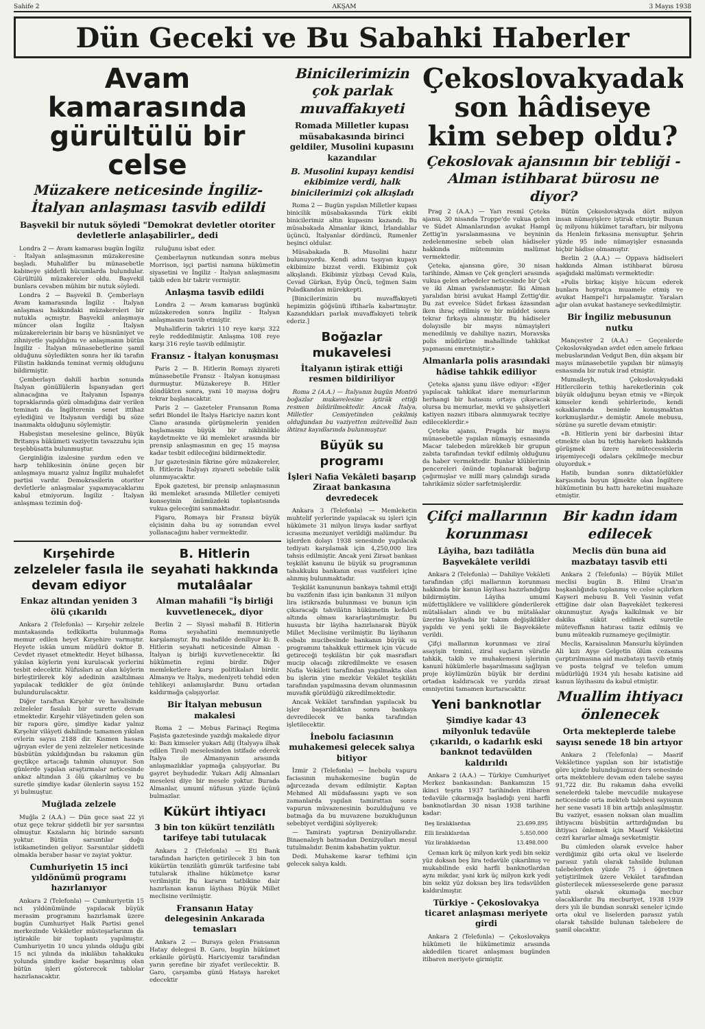Sahife 2 AKŞAM 3 Mayıs 1938
Dün Geceki ve Bu Sabahki Haberler
Avam kamarasında gürültülü bir celse
Müzakere neticesinde İngiliz-İtalyan anlaşması tasvib edildi
Başvekil bir nutuk söyledi "Demokrat devletler otoriter devletlerle anlaşabilirler„ dedi
Londra 2 — Avam kamarası bugün İngiliz - İtalyan anlaşmasının müzakeresine başladı. Muhalifler bu münasebetle kabineye şiddetli hücumlarda bulundular. Gürültülü müzakereler oldu. Başvekil bunlara cevaben mühim bir nutuk söyledi.
Londra 2 — Başvekil B. Çemberlayn Avam kamarasında İngiliz - İtalyan anlaşması hakkındaki müzakereleri bir nutukla açmıştır. Başvekil anlaşmaya müncer olan İngiliz - İtalyan müzakerelerinin bir barış ve hüsnüniyet ve zihniyetle yapıldığını ve anlaşmanın bütün İngiliz - İtalyan münasebetlerine şamil olduğunu söyledikten sonra her iki tarafın Filistin hakkında teminat vermiş olduğunu bildirmiştir.
Çemberlayn dahilî harbin sonunda İtalyan gönüllülerin İspanyadan geri alınacağına ve İtalyanın İspanya topraklarında gözü olmadığına dair verilen teminatı da İngilterenin senet ittihaz eylediğini ve İtalyanın verdiği bu söze inanmakta olduğunu söylemiştir.
Habeşistan meselesine gelince, Büyük Britanya hükûmeti vaziyetin tavazzuhu için teşebbüsatta bulunmuştur.
Gerginliğin izalesine yardım eden ve harp tehlikesinin önüne geçen bir anlaşmaya muarız yalnız İngiliz muhalefet partisi vardır. Demokrasilerin otoriter devletlerle anlaşmalar yapamıyacaklarını kabul etmiyorum. İngiliz - İtalyan anlaşması tezimin doğ-
ruluğunu isbat eder.
Çemberlaynın nutkundan sonra mebus Morrison, işçi partisi namına hükûmetin siyasetini ve İngiliz - İtalyan anlaşmasını takib eden bir takrir vermiştir.
Anlaşma tasvib edildi
Londra 2 — Avam kamarası bugünkü müzakereden sonra İngiliz - İtalyan anlaşmasını tasvib etmiştir.
Muhaliflerin takriri 110 reye karşı 322 reyle reddedilmiştir. Anlaşma 108 reye karşı 316 reyle tasvib edilmiştir.
Fransız - İtalyan konuşması
Paris 2 — B. Hitlerin Romayı ziyareti münasebetile Fransız - İtalyan konuşması durmuştur. Müzakereye B. Hitler döndükten sonra, yani 10 mayısa doğru tekrar başlanacaktır.
Paris 2 — Gazeteler Fransanın Roma sefiri Blondel ile İtalya Hariciye nazırı kont Ciano arasında görüşmelerin yeniden başlamasını büyük bir nikbinlikle kaydetmekte ve iki memleket arasında bir prensip anlaşmasının en geç 15 mayısa kadar tesbit edileceğini bildirmektedir.
Jur gazetesinin fikrine göre müzakereler, B. Hitlerin İtalyayı ziyareti sebebile talik olunmıyacaktır.
Epok gazetesi, bir prensip anlaşmasının iki memleket arasında Milletler cemiyeti konseyinin önümüzdeki toplantısında vukua geleceğini sanmaktadır.
Figaro, Romaya bir Fransız büyük elçisinin daha bu ay sonundan evvel yollanacağını haber vermektedir.
Kırşehirde zelzeleler fasıla ile devam ediyor
Enkaz altından yeniden 3 ölü çıkarıldı
Ankara 2 (Telefonla) — Kırşehir zelzele mıntakasında tedkikatta bulunmağa memur edilen heyet Kırşehire varmıştır. Heyete iskân umum müdürü doktor B. Cevdet riyaset etmektedir. Heyet bilhassa, yıkılan köylerin yeni kurulacak yerlerini tesbit edecektir. Nüfusları az olan köylerin birleştirilerek köy adedinin azaltılması yapılacak tedkikler de göz önünde bulundurulacaktır.
Diğer taraftan Kırşehir ve havalisinde zelzeleler fasılalı bir surette devam etmektedir. Kırşehir vilâyetinden gelen son bir rapora göre, şimdiye kadar yalnız Kırşehir vilâyeti dahilinde tamamen yıkılan evlerin sayısı 2188 dir. Kısmen hasara uğrıyan evler de yeni zelzeleler neticesinde büsbütün yıkıldığından bu rakamın gün geçtikçe artacağı tahmin olunuyor. Son günlerde yapılan araştırmalar neticesinde ankaz altından 3 ölü çıkarılmış ve bu suretle şimdiye kadar ölenlerin sayısı 152 yi bulmuştur.
Muğlada zelzele
Muğla 2 (A.A.) — Dün gece saat 22 yi otuz geçe tekrar şiddetli bir yer sarsıntısı olmuştur. Kazaların hiç birinde sarsıntı yoktur. Bütün sarsıntılar doğu istikametinden geliyor. Sarsıntılar şiddetli olmakla beraber hasar ve zayiat yoktur.
Cumhuriyetin 15 inci yıldönümü programı hazırlanıyor
Ankara 2 (Telefonla) — Cumhuriyetin 15 nci yıldönümünde yapılacak büyük merasim programını hazırlamak üzere bugün Cumhuriyet Halk Partisi genel merkezinde Vekâletler müsteşarlarının da iştirakile bir toplantı yapılmıştır. Cumhuriyetin 10 uncu yılında olduğu gibi 15 nci yılında da inkılâbın tahakkuku yolunda şimdiye kadar başarılmış olan bütün işleri gösterecek tablolar hazırlanacaktır.
B. Hitlerin seyahati hakkında mutalâalar
Alman mahafili "İş birliği kuvvetlenecek„ diyor
Berlin 2 — Siyasî mahafil B. Hitlerin Roma seyahatini memnuniyetle karşılamıştır. Bu mahafilde deniliyor ki: B. Hitlerin seyahati neticesinde Alman - İtalyan iş birliği kuvvetlenecektir. İki hükûmetin rejimi birdir. Diğer memleketlere karşı politikaları birdir. Almanya ve İtalya, medeniyeti tehdid eden tehlikeyi anlamışlardır. Bunu ortadan kaldırmağa çalışıyorlar.
Bir İtalyan mebusun makalesi
Roma 2 — Mebus Farinaçi Regima Faşista gazetesinde yazdığı makalede diyor ki: Bazı kimseler yukarı Adij (İtalyaya ilhak edilen Tirol) meselesinden istifade ederek İtalya ile Almanyanın arasında anlaşmazlıklar yapmağa çalışıyorlar. Bu gayret beyhudedir. Yukarı Adij Almanları meselesi diye bir mesele yoktur. Burada Almanlar, umumî nüfusun yüzde üçünü bulmazlar.
Kükürt ihtiyacı
3 bin ton kükürt tenzilâtlı tarifeye tabi tutulacak
Ankara 2 (Telefonla) — Eti Bank tarafından hariçten getirilecek 3 bin ton kükürtün tenzilâtlı gümrük tarifesine tabi tutularak ithaline hükûmetçe karar verilmiştir. Bu kararın tatbikine dair hazırlanan kanun lâyihası Büyük Millet meclisine verilmiştir.
Fransanın Hatay delegesinin Ankarada temasları
Ankara 2 — Buraya gelen Fransanın Hatay delegesi B. Garo, bugün hükûmet erkânile görüştü. Hariciyemiz tarafından yarın şerefine bir ziyafet verilecektir. B. Garo, çarşamba günü Hatayа hareket edecektir
Binicilerimizin çok parlak muvaffakıyeti
Romada Milletler kupası müsabakasında birinci geldiler, Musolini kupasını kazandılar
B. Musolini kupayı kendisi ekibimize verdi, halk binicilerimizi çok alkışladı
Roma 2 — Bugün yapılan Milletler kupası binicilik müsabakasında Türk ekibi binicilerimiz altın kupasını kazandı. Bu müsabakada Almanlar ikinci, İrlandalılar üçüncü, İtalyanlar dördüncü, Rumenler beşinci oldular.
Müsabakada B. Musolini hazır bulunuyordu. Kendi adını taşıyan kupayı ekibimize bizzat verdi. Ekibimiz çok alkışlandı. Ekibimiz yüzbaşı Cevad Kula, Cevad Gürkan, Eyüp Öncü, teğmen Saim Poladkandan mürekkepti.
[Binicilerimizin bu muvaffakıyeti hepimizin göğsünü iftiharla kabartmıştır. Kazandıkları parlak muvaffakıyeti tebrik ederiz.]
Boğazlar mukavelesi
İtalyanın iştirak ettiği resmen bildiriliyor
Roma 2 (A.A.) — İtalyanın bugün Montrö boğazlar mukavelesine iştirâk ettiği resmen bildirilmektedir. Ancak İtalya, Milletler Cemiyetinden çekilmiş olduğundan bu vaziyetten mütevellid bazı ihtiraz kayıdlarında bulunmuştur.
Büyük su programı
İşleri Nafia Vekâleti başarıp Ziraat bankasına devredecek
Ankara 3 (Telefonla) — Memleketin muhtelif yerlerinde yapılacak su işleri için hükûmete 31 milyon liraya kadar sarfiyat icrasına mezuniyet verildiği malûmdur. Bu işlerden dolayı 1938 senesinde yapılacak tediyatı karşılamak için 4,250,000 lira tahsis edilmiştir. Ancak yeni Ziraat bankası teşkilât kanunu ile büyük su programının tahakkuku bankanın esas vazifeleri içine alınmış bulunmaktadır.
Teşkilât kanununun bankaya tahmil ettiği bu vazifenin ifası için bankanın 31 milyon lira istikrazda bulunması ve bunun için çıkaracağı tahvilâtın hükûmetin kefaleti altında olması kararlaştırılmıştır. Bu hususta bir lâyiha hazırlanarak Büyük Millet Meclisine verilmiştir. Bu lâyihanın esbabı mucibesinde bankanın büyük su programını tahakkuk ettirmek için vücude getireceği teşkilâtın bir çok masrafları mucip olacağı zikredilmekte ve esasen Nafia Vekâleti tarafından yapılmakta olan bu işlerin yine mezkûr Vekâlet teşkilâtı tarafından yapılmasına devam olunmasının muvafık görüldüğü zikredilmektedir.
Ancak Vekâlet tarafından yapılacak bu işler başarıldıktan sonra bankaya devredilecek ve banka tarafından işletilecektir.
İnebolu faciasının muhakemesi gelecek salıya bitiyor
İzmir 2 (Telefonla) — İnebolu vapuru faciasının muhakemesine bugün de ağırcezada devam edilmiştir. Kaptan Mehmed Ali müdafaasını yaptı ve son zamanlarda yapılan tamirattan sonra vapurun müvazenesinin bozulduğunu ve batmağa da bu muvazene bozukluğunun sebebiyet verdiğini söyliyerek:
— Tamiratı yaptıran Denizyollarıdır. Binaenaleyh batmadan Denizyolları mesul tutulmalıdır. Benim kabahatim yoktur.
Dedi. Muhakeme karar tefhimi için gelecek salıya kaldı.
Çekoslovakyadaki son hâdiseye kim sebep oldu?
Çekoslovak ajansının bir tebliği - Alman istihbarat bürosu ne diyor?
Prag 2 (A.A.) — Yarı resmî Çeteka ajansı, 30 nisanda Troppe'de vukua gelen ve Südet Almanlarından avukat Hampl Zettig'in yaralanmasına ve beyninin zedelenmesine sebeb olan hâdiseler hakkında mütemmim malûmat vermektedir.
Çeteka, ajansına göre, 30 nisan tarihinde, Alman ve Çek gençleri arasında vukua gelen arbedeler neticesinde bir Çek ve iki Alman yaralanmıştır. İki Alman yaralıdan birisi avukat Hampl Zettig'dir. Bu zat evvelce Südet fırkası âzasından iken ihraç edilmiş ve bir müddet sonra tekrar fırkaya alınmıştır. Bu hâdiseler dolayısile bir mayıs nümayişleri menedilmiş ve dahiliye nazırı, Moravska polis müdürüne mahallinde tahkikat yapmasını emretmiştir.»
Almanlarla polis arasındaki hâdise tahkik ediliyor
Çeteka ajansı şunu ilâve ediyor: «Eğer yapılacak tahkikat idare memurlarının herhangi bir hatasını ortaya çıkaracak olursa bu memurlar, mevki ve şahsiyetleri katiyen nazarı itibara alınmıyarak tecziye edileceklerdir.»
Çeteka ajansı, Pragda bir mayıs münasebetile yapılan nümayiş esnasında Macar talebeden mürekkeb bir grupun zabıta tarafından tevkif edilmiş olduğunu da haber vermektedir. Bunlar klüblerinin pencereleri önünde toplanarak bağırıp çağırmışlar ve millî marş çalındığı sırada tahrikâmiz sözler sarfetmişlerdir.
Bütün Çekoslovakyada dört milyon insan nümayişlere iştirak etmiştir. Bunun üç milyonu hükûmet taraftarı, bir milyonu da Henlein fırkasına mensuptur. Şehrin yüzde 95 inde nümayişler esnasında hiçbir hâdise olmamıştır.
Berlin 2 (A.A.) — Oppava hâdiseleri hakkında Alman istihbarat bürosu aşağıdaki malûmatı vermektedir:
«Polis birkaç kişiye hücum ederek bunlara hoyratça muamele etmiş ve avukat Hampel'i hırpalamıştır. Yaraları ağır olan avukat hastaneye sevkedilmiştir.
Bir İngiliz mebusunun nutku
Mançester 2 (A.A.) — Geçenlerde Çekoslovakyadan avdet eden amele fırkası mebuslarından Vedgut Ben, dün akşam bir mayıs münasebetile yapılan bir nümayiş esnasında bir nutuk irad etmiştir.
Mumaileyh, Çekoslovakyadaki Hitlercilerin tethiş hareketlerinin çok büyük olduğunu beyan etmiş ve «Birçok kimseler kendi şehirlerinde, kendi sokaklarında benimle konuşmaktan korkmuşlardır.» demiştir. Amele mebusu, sözüne şu suretle devam etmiştir:
«B. Hitlerin yeni bir darbesini ihtar etmekte olan bu tethiş hareketi hakkında görüşmek üzere mütecessislerin irişemiyeceği odalara çekilmeğe mecbur oluyorduk.»
Hatib, bundan sonra diktatörlükler karşısında boyun iğmekte olan İngiltere hükûmetinin bu hattı hareketini muahaze etmiştir.
Çifçi mallarının korunması
Lâyiha, bazı tadilâtla Başvekâlete verildi
Ankara 2 (Telefonla) — Dahiliye Vekâleti tarafından çifçi mallarının korunması hakkında bir kanun lâyihası hazırlandığını bildirmiştim. Lâyiha umumî müfettişliklere ve valiliklere gönderilerek mütalâaları alındı ve bu mütalâalar üzerine lâyihada bir takım değişiklikler yapıldı ve yeni şekli ile Başvekâlete verildi.
Çifçi mallarının korunması ve ziraî asayişin temini, ziraî suçların süratle tahkik, takib ve muhakemesi işlerinin kanunî hükümlerle başarılmasını sağlıyan proje köylümüzün büyük bir derdini ortadan kaldıracak ve yurdda ziraat emniyetini tamamen kurtaracaktır.
Yeni banknotlar
Şimdiye kadar 43 milyonluk tedavüle çıkarıldı, o kadarlık eski banknot tedavülden kaldırıldı
Ankara 2 (A.A.) — Türkiye Cumhuriyet Merkez bankasından: Bankamızın 15 ikinci teşrin 1937 tarihinden itibaren tedavüle çıkarmağa başladığı yeni harfli banknotlardan 30 nisan 1938 tarihine kadar:
| Beş liralıklardan | 23.699.895 |
| Elli liralıklardan | 5.850.000 |
| Yüz liralıklardan | 13.498.000 |
Ceman kırk üç milyon kırk yedi bin sekiz yüz doksan beş lira tedavüle çıkarılmış ve mukabilinde eski harfli banknotlardan aynı mikdar, yani kırk üç milyon kırk yedi bin sekiz yüz doksan beş lira tedavülden kaldırılmıştır.
Türkiye - Çekoslovakya ticaret anlaşması meriyete girdi
Ankara 2 (Telefonla) — Çekoslovakya hükûmeti ile hükûmetimiz arasında akdedilen ticaret anlaşması bugünden itibaren meriyete girmiştir.
Bir kadın idam edilecek
Meclis dün buna aid mazbatayı tasvib etti
Ankara 2 (Telefonla) — Büyük Millet meclisi bugün B. Hilmi Uran'ın başkanlığında toplanmış ve celse açılırken Kayseri mebusu B. Veli Yasinin vefat ettiğine dair olan Başvekâlet tezkeresi okunmuştur. Ayağa kalkılmak ve bir dakika sükût edilmek suretile müteveffanın hatırası taziz edilmiş ve bunu müteakib ruznameye geçilmiştir.
Meclis, Karaisalının Mansurlu köyünden Ali kızı Ayşe Gelgetin ölüm cezasına çarptırılmasına aid mazbatayı tasvib etmiş ve posta telgraf ve telefon umum müdürlüğü 1934 yılı hesabı katisine aid kanun lâyihasını da kabul etmiştir.
Muallim ihtiyacı önlenecek
Orta mekteplerde talebe sayısı senede 18 bin artıyor
Ankara 2 (Telefonla) — Maarif Vekâletince yapılan son bir istatistiğe göre içinde bulunduğumuz ders senesinde orta mekteblere devam eden talebe sayısı 91,722 dir. Bu rakamın daha evvelki senelerdeki talebe mevcudile mukayese neticesinde orta mekteb talebesi sayısının her sene vasati 18 bin arttığı anlaşılmıştır. Bu vaziyet, esasen noksan olan muallim ihtiyacını büsbütün arttırdığından bu ihtiyacı önlemek için Maarif Vekâletini cezrî kararlar almağa sevketmiştir.
Bu cümleden olarak evvelce haber verdiğimiz gibi orta okul ve liselerde parasız yatılı olarak tahsilde bulunan talebelerden yüzde 75 i öğretmen yetiştirilmek üzere Vekâlet tarafından gösterilecek müesseselerde gene parasız yatılı olarak okumağa mecbur olacaklardır. Bu mecburiyet, 1938 1939 ders yılı ile bundan sonraki seneler içinde orta okul ve liselerden parasız yatılı olarak tahsilde bulunan talebelere de şamil olacaktır.